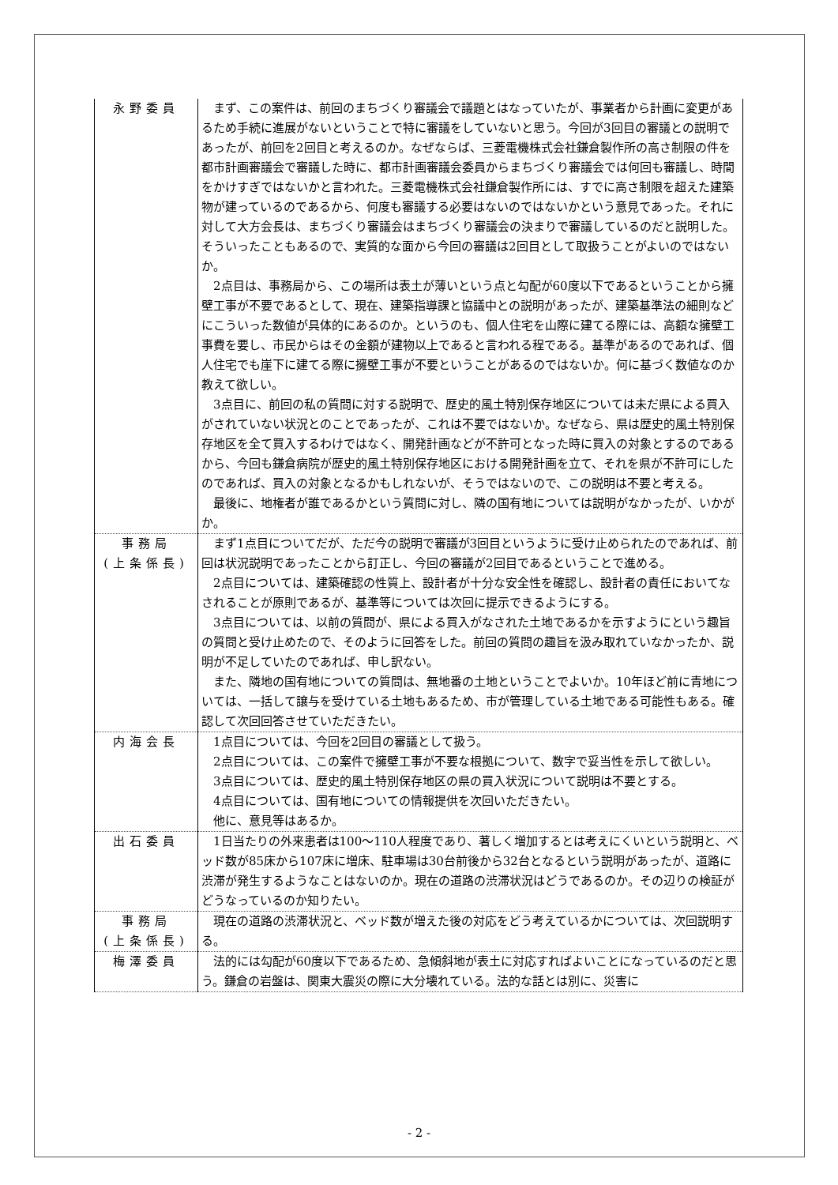| 永野委員 | まず、この案件は、前回のまちづくり審議会で議題とはなっていたが、事業者から計画に変更があるため手続に進展がないということで特に審議をしていないと思う。今回が3回目の審議との説明であったが、前回を2回目と考えるのか。なぜならば、三菱電機株式会社鎌倉製作所の高さ制限の件を都市計画審議会で審議した時に、都市計画審議会委員からまちづくり審議会では何回も審議し、時間をかけすぎではないかと言われた。三菱電機株式会社鎌倉製作所には、すでに高さ制限を超えた建築物が建っているのであるから、何度も審議する必要はないのではないかという意見であった。それに対して大方会長は、まちづくり審議会はまちづくり審議会の決まりで審議しているのだと説明した。そういったこともあるので、実質的な面から今回の審議は2回目として取扱うことがよいのではないか。 2点目は、事務局から、この場所は表土が薄いという点と勾配が60度以下であるということから擁壁工事が不要であるとして、現在、建築指導課と協議中との説明があったが、建築基準法の細則などにこういった数値が具体的にあるのか。というのも、個人住宅を山際に建てる際には、高額な擁壁工事費を要し、市民からはその金額が建物以上であると言われる程である。基準があるのであれば、個人住宅でも崖下に建てる際に擁壁工事が不要ということがあるのではないか。何に基づく数値なのか教えて欲しい。 3点目に、前回の私の質問に対する説明で、歴史的風土特別保存地区については未だ県による買入がされていない状況とのことであったが、これは不要ではないか。なぜなら、県は歴史的風土特別保存地区を全て買入するわけではなく、開発計画などが不許可となった時に買入の対象とするのであるから、今回も鎌倉病院が歴史的風土特別保存地区における開発計画を立て、それを県が不許可にしたのであれば、買入の対象となるかもしれないが、そうではないので、この説明は不要と考える。 最後に、地権者が誰であるかという質問に対し、隣の国有地については説明がなかったが、いかがか。 |
| 事務局 (上条係長) | まず1点目についてだが、ただ今の説明で審議が3回目というように受け止められたのであれば、前回は状況説明であったことから訂正し、今回の審議が2回目であるということで進める。 2点目については、建築確認の性質上、設計者が十分な安全性を確認し、設計者の責任においてなされることが原則であるが、基準等については次回に提示できるようにする。 3点目については、以前の質問が、県による買入がなされた土地であるかを示すようにという趣旨の質問と受け止めたので、そのように回答をした。前回の質問の趣旨を汲み取れていなかったか、説明が不足していたのであれば、申し訳ない。 また、隣地の国有地についての質問は、無地番の土地ということでよいか。10年ほど前に青地については、一括して譲与を受けている土地もあるため、市が管理している土地である可能性もある。確認して次回回答させていただきたい。 |
| 内海会長 | 1点目については、今回を2回目の審議として扱う。 2点目については、この案件で擁壁工事が不要な根拠について、数字で妥当性を示して欲しい。 3点目については、歴史的風土特別保存地区の県の買入状況について説明は不要とする。 4点目については、国有地についての情報提供を次回いただきたい。 他に、意見等はあるか。 |
| 出石委員 | 1日当たりの外来患者は100～110人程度であり、著しく増加するとは考えにくいという説明と、ベッド数が85床から107床に増床、駐車場は30台前後から32台となるという説明があったが、道路に渋滞が発生するようなことはないのか。現在の道路の渋滞状況はどうであるのか。その辺りの検証がどうなっているのか知りたい。 |
| 事務局 (上条係長) | 現在の道路の渋滞状況と、ベッド数が増えた後の対応をどう考えているかについては、次回説明する。 |
| 梅澤委員 | 法的には勾配が60度以下であるため、急傾斜地が表土に対応すればよいことになっているのだと思う。鎌倉の岩盤は、関東大震災の際に大分壊れている。法的な話とは別に、災害に |
- 2 -